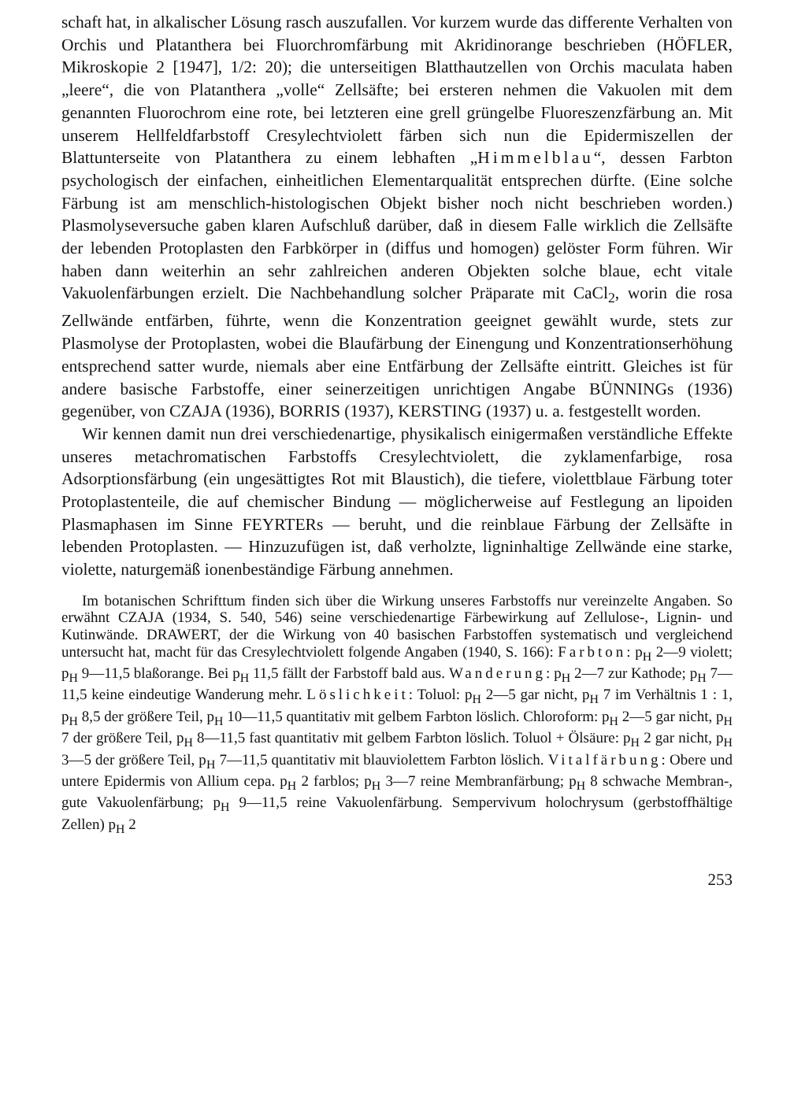schaft hat, in alkalischer Lösung rasch auszufallen. Vor kurzem wurde das differente Verhalten von Orchis und Platanthera bei Fluorchromfärbung mit Akridinorange beschrieben (HÖFLER, Mikroskopie 2 [1947], 1/2: 20); die unterseitigen Blatthautzellen von Orchis maculata haben „leere“, die von Platanthera „volle“ Zellsäfte; bei ersteren nehmen die Vakuolen mit dem genannten Fluorochrom eine rote, bei letzteren eine grell grüngelbe Fluoreszenzfärbung an. Mit unserem Hellfeldfarbstoff Cresylechtviolett färben sich nun die Epidermiszellen der Blattunterseite von Platanthera zu einem lebhaften „Himmelblau“, dessen Farbton psychologisch der einfachen, einheitlichen Elementarqualität entsprechen dürfte. (Eine solche Färbung ist am menschlich-histologischen Objekt bisher noch nicht beschrieben worden.) Plasmolyseversuche gaben klaren Aufschluß darüber, daß in diesem Falle wirklich die Zellsäfte der lebenden Protoplasten den Farbkörper in (diffus und homogen) gelöster Form führen. Wir haben dann weiterhin an sehr zahlreichen anderen Objekten solche blaue, echt vitale Vakuolenfärbungen erzielt. Die Nachbehandlung solcher Präparate mit CaCl<sub>2</sub>, worin die rosa Zellwände entfärben, führte, wenn die Konzentration geeignet gewählt wurde, stets zur Plasmolyse der Protoplasten, wobei die Blaufärbung der Einengung und Konzentrationserhöhung entsprechend satter wurde, niemals aber eine Entfärbung der Zellsäfte eintritt. Gleiches ist für andere basische Farbstoffe, einer seinerzeitigen unrichtigen Angabe BÜNNINGs (1936) gegenüber, von CZAJA (1936), BORRIS (1937), KERSTING (1937) u. a. festgestellt worden.
Wir kennen damit nun drei verschiedenartige, physikalisch einigermaßen verständliche Effekte unseres metachromatischen Farbstoffs Cresylechtviolett, die zyklamenfarbige, rosa Adsorptionsfärbung (ein ungesättigtes Rot mit Blaustich), die tiefere, violettblaue Färbung toter Protoplastenteile, die auf chemischer Bindung — möglicherweise auf Festlegung an lipoiden Plasmaphasen im Sinne FEYRTERs — beruht, und die reinblaue Färbung der Zellsäfte in lebenden Protoplasten. — Hinzuzufügen ist, daß verholzte, ligninhaltige Zellwände eine starke, violette, naturgemäß ionenbeständige Färbung annehmen.
Im botanischen Schrifttum finden sich über die Wirkung unseres Farbstoffs nur vereinzelte Angaben. So erwähnt CZAJA (1934, S. 540, 546) seine verschiedenartige Färbewirkung auf Zellulose-, Lignin- und Kutinwände. DRAWERT, der die Wirkung von 40 basischen Farbstoffen systematisch und vergleichend untersucht hat, macht für das Cresylechtviolett folgende Angaben (1940, S. 166): Farbton: p<sub>H</sub> 2—9 violett; p<sub>H</sub> 9—11,5 blaßorange. Bei p<sub>H</sub> 11,5 fällt der Farbstoff bald aus. Wanderung: p<sub>H</sub> 2—7 zur Kathode; p<sub>H</sub> 7—11,5 keine eindeutige Wanderung mehr. Löslichkeit: Toluol: p<sub>H</sub> 2—5 gar nicht, p<sub>H</sub> 7 im Verhältnis 1 : 1, p<sub>H</sub> 8,5 der größere Teil, p<sub>H</sub> 10—11,5 quantitativ mit gelbem Farbton löslich. Chloroform: p<sub>H</sub> 2—5 gar nicht, p<sub>H</sub> 7 der größere Teil, p<sub>H</sub> 8—11,5 fast quantitativ mit gelbem Farbton löslich. Toluol + Ölsäure: p<sub>H</sub> 2 gar nicht, p<sub>H</sub> 3—5 der größere Teil, p<sub>H</sub> 7—11,5 quantitativ mit blauviolettem Farbton löslich. Vitalfärbung: Obere und untere Epidermis von Allium cepa. p<sub>H</sub> 2 farblos; p<sub>H</sub> 3—7 reine Membranfärbung; p<sub>H</sub> 8 schwache Membran-, gute Vakuolenfärbung; p<sub>H</sub> 9—11,5 reine Vakuolenfärbung. Sempervivum holochrysum (gerbstoffhältige Zellen) p<sub>H</sub> 2
253